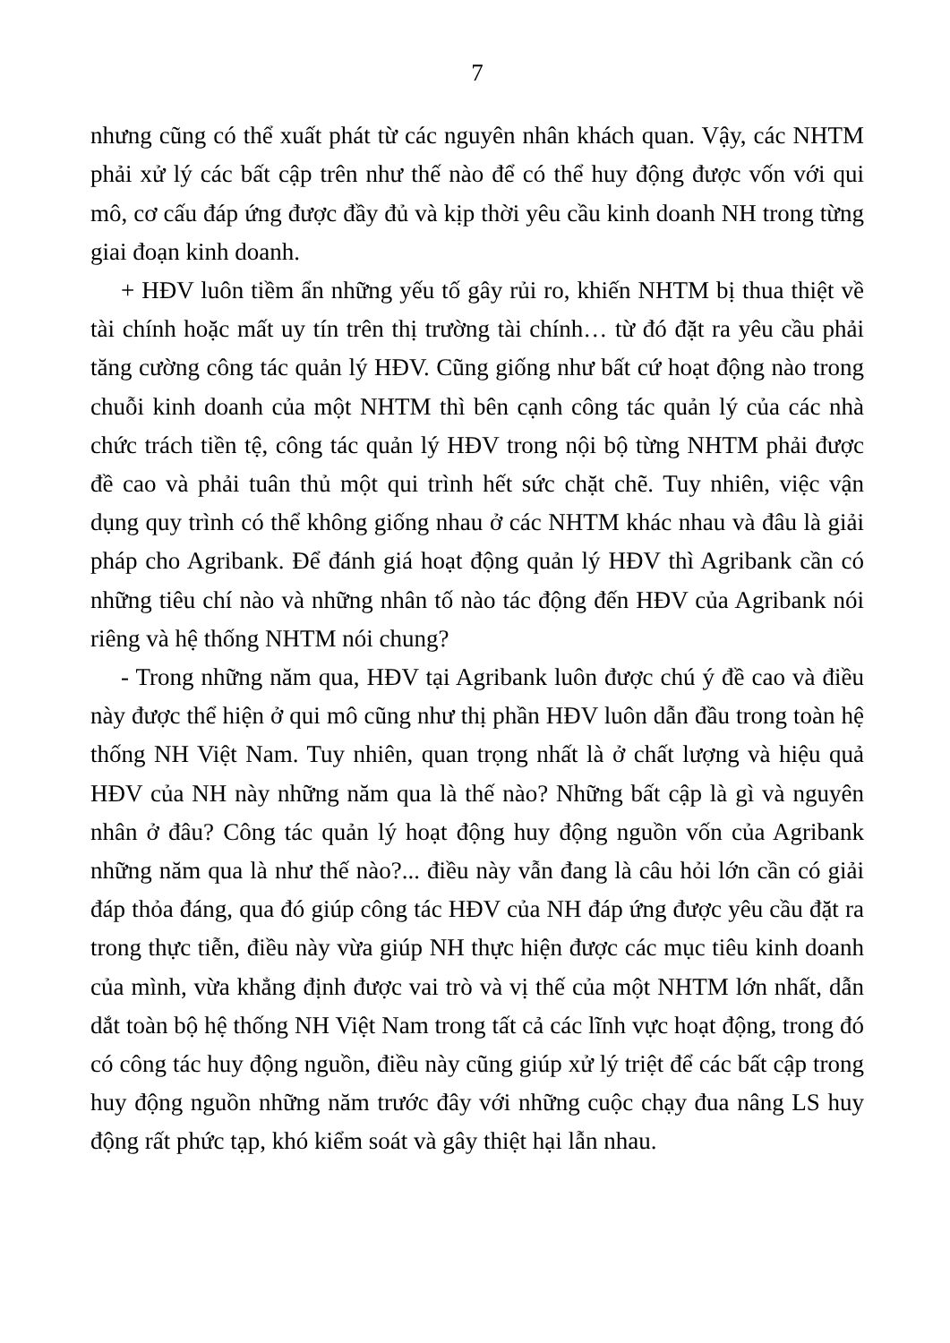7
nhưng cũng có thể xuất phát từ các nguyên nhân khách quan. Vậy, các NHTM phải xử lý các bất cập trên như thế nào để có thể huy động được vốn với qui mô, cơ cấu đáp ứng được đầy đủ và kịp thời yêu cầu kinh doanh NH trong từng giai đoạn kinh doanh.
+ HĐV luôn tiềm ẩn những yếu tố gây rủi ro, khiến NHTM bị thua thiệt về tài chính hoặc mất uy tín trên thị trường tài chính… từ đó đặt ra yêu cầu phải tăng cường công tác quản lý HĐV. Cũng giống như bất cứ hoạt động nào trong chuỗi kinh doanh của một NHTM thì bên cạnh công tác quản lý của các nhà chức trách tiền tệ, công tác quản lý HĐV trong nội bộ từng NHTM phải được đề cao và phải tuân thủ một qui trình hết sức chặt chẽ. Tuy nhiên, việc vận dụng quy trình có thể không giống nhau ở các NHTM khác nhau và đâu là giải pháp cho Agribank. Để đánh giá hoạt động quản lý HĐV thì Agribank cần có những tiêu chí nào và những nhân tố nào tác động đến HĐV của Agribank nói riêng và hệ thống NHTM nói chung?
- Trong những năm qua, HĐV tại Agribank luôn được chú ý đề cao và điều này được thể hiện ở qui mô cũng như thị phần HĐV luôn dẫn đầu trong toàn hệ thống NH Việt Nam. Tuy nhiên, quan trọng nhất là ở chất lượng và hiệu quả HĐV của NH này những năm qua là thế nào? Những bất cập là gì và nguyên nhân ở đâu? Công tác quản lý hoạt động huy động nguồn vốn của Agribank những năm qua là như thế nào?... điều này vẫn đang là câu hỏi lớn cần có giải đáp thỏa đáng, qua đó giúp công tác HĐV của NH đáp ứng được yêu cầu đặt ra trong thực tiễn, điều này vừa giúp NH thực hiện được các mục tiêu kinh doanh của mình, vừa khẳng định được vai trò và vị thế của một NHTM lớn nhất, dẫn dắt toàn bộ hệ thống NH Việt Nam trong tất cả các lĩnh vực hoạt động, trong đó có công tác huy động nguồn, điều này cũng giúp xử lý triệt để các bất cập trong huy động nguồn những năm trước đây với những cuộc chạy đua nâng LS huy động rất phức tạp, khó kiểm soát và gây thiệt hại lẫn nhau.